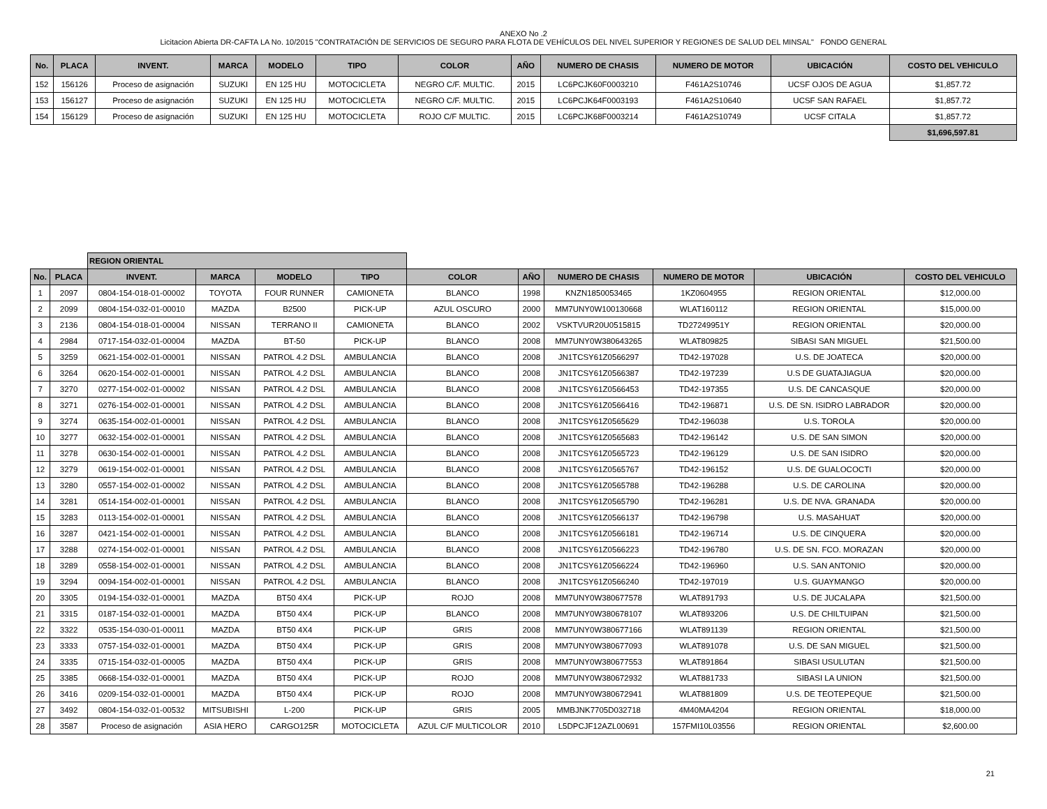ANEXO No .2
Licitacion Abierta DR-CAFTA LA No. 10/2015 "CONTRATACIÓN DE SERVICIOS DE SEGURO PARA FLOTA DE VEHÍCULOS DEL NIVEL SUPERIOR Y REGIONES DE SALUD DEL MINSAL" FONDO GENERAL
| No. | PLACA | INVENT. | MARCA | MODELO | TIPO | COLOR | AÑO | NUMERO DE CHASIS | NUMERO DE MOTOR | UBICACIÓN | COSTO DEL VEHICULO |
| --- | --- | --- | --- | --- | --- | --- | --- | --- | --- | --- | --- |
| 152 | 156126 | Proceso de asignación | SUZUKI | EN 125 HU | MOTOCICLETA | NEGRO C/F. MULTIC. | 2015 | LC6PCJK60F0003210 | F461A2S10746 | UCSF OJOS DE AGUA | $1,857.72 |
| 153 | 156127 | Proceso de asignación | SUZUKI | EN 125 HU | MOTOCICLETA | NEGRO C/F. MULTIC. | 2015 | LC6PCJK64F0003193 | F461A2S10640 | UCSF SAN RAFAEL | $1,857.72 |
| 154 | 156129 | Proceso de asignación | SUZUKI | EN 125 HU | MOTOCICLETA | ROJO C/F MULTIC. | 2015 | LC6PCJK68F0003214 | F461A2S10749 | UCSF CITALA | $1,857.72 |
| | | | | | | | | | | | $1,696,597.81 |
| | | REGION ORIENTAL | | | | | | | | | |
| No. | PLACA | INVENT. | MARCA | MODELO | TIPO | COLOR | AÑO | NUMERO DE CHASIS | NUMERO DE MOTOR | UBICACIÓN | COSTO DEL VEHICULO |
| 1 | 2097 | 0804-154-018-01-00002 | TOYOTA | FOUR RUNNER | CAMIONETA | BLANCO | 1998 | KNZN1850053465 | 1KZ0604955 | REGION ORIENTAL | $12,000.00 |
| 2 | 2099 | 0804-154-032-01-00010 | MAZDA | B2500 | PICK-UP | AZUL OSCURO | 2000 | MM7UNY0W100130668 | WLAT160112 | REGION ORIENTAL | $15,000.00 |
| 3 | 2136 | 0804-154-018-01-00004 | NISSAN | TERRANO II | CAMIONETA | BLANCO | 2002 | VSKTVUR20U0515815 | TD27249951Y | REGION ORIENTAL | $20,000.00 |
| 4 | 2984 | 0717-154-032-01-00004 | MAZDA | BT-50 | PICK-UP | BLANCO | 2008 | MM7UNY0W380643265 | WLAT809825 | SIBASI SAN MIGUEL | $21,500.00 |
| 5 | 3259 | 0621-154-002-01-00001 | NISSAN | PATROL 4.2 DSL | AMBULANCIA | BLANCO | 2008 | JN1TCSY61Z0566297 | TD42-197028 | U.S. DE JOATECA | $20,000.00 |
| 6 | 3264 | 0620-154-002-01-00001 | NISSAN | PATROL 4.2 DSL | AMBULANCIA | BLANCO | 2008 | JN1TCSY61Z0566387 | TD42-197239 | U.S DE GUATAJIAGUA | $20,000.00 |
| 7 | 3270 | 0277-154-002-01-00002 | NISSAN | PATROL 4.2 DSL | AMBULANCIA | BLANCO | 2008 | JN1TCSY61Z0566453 | TD42-197355 | U.S. DE CANCASQUE | $20,000.00 |
| 8 | 3271 | 0276-154-002-01-00001 | NISSAN | PATROL 4.2 DSL | AMBULANCIA | BLANCO | 2008 | JN1TCSY61Z0566416 | TD42-196871 | U.S. DE SN. ISIDRO LABRADOR | $20,000.00 |
| 9 | 3274 | 0635-154-002-01-00001 | NISSAN | PATROL 4.2 DSL | AMBULANCIA | BLANCO | 2008 | JN1TCSY61Z0565629 | TD42-196038 | U.S. TOROLA | $20,000.00 |
| 10 | 3277 | 0632-154-002-01-00001 | NISSAN | PATROL 4.2 DSL | AMBULANCIA | BLANCO | 2008 | JN1TCSY61Z0565683 | TD42-196142 | U.S. DE SAN SIMON | $20,000.00 |
| 11 | 3278 | 0630-154-002-01-00001 | NISSAN | PATROL 4.2 DSL | AMBULANCIA | BLANCO | 2008 | JN1TCSY61Z0565723 | TD42-196129 | U.S. DE SAN ISIDRO | $20,000.00 |
| 12 | 3279 | 0619-154-002-01-00001 | NISSAN | PATROL 4.2 DSL | AMBULANCIA | BLANCO | 2008 | JN1TCSY61Z0565767 | TD42-196152 | U.S. DE GUALOCOCTI | $20,000.00 |
| 13 | 3280 | 0557-154-002-01-00002 | NISSAN | PATROL 4.2 DSL | AMBULANCIA | BLANCO | 2008 | JN1TCSY61Z0565788 | TD42-196288 | U.S. DE CAROLINA | $20,000.00 |
| 14 | 3281 | 0514-154-002-01-00001 | NISSAN | PATROL 4.2 DSL | AMBULANCIA | BLANCO | 2008 | JN1TCSY61Z0565790 | TD42-196281 | U.S. DE NVA. GRANADA | $20,000.00 |
| 15 | 3283 | 0113-154-002-01-00001 | NISSAN | PATROL 4.2 DSL | AMBULANCIA | BLANCO | 2008 | JN1TCSY61Z0566137 | TD42-196798 | U.S. MASAHUAT | $20,000.00 |
| 16 | 3287 | 0421-154-002-01-00001 | NISSAN | PATROL 4.2 DSL | AMBULANCIA | BLANCO | 2008 | JN1TCSY61Z0566181 | TD42-196714 | U.S. DE CINQUERA | $20,000.00 |
| 17 | 3288 | 0274-154-002-01-00001 | NISSAN | PATROL 4.2 DSL | AMBULANCIA | BLANCO | 2008 | JN1TCSY61Z0566223 | TD42-196780 | U.S. DE SN. FCO. MORAZAN | $20,000.00 |
| 18 | 3289 | 0558-154-002-01-00001 | NISSAN | PATROL 4.2 DSL | AMBULANCIA | BLANCO | 2008 | JN1TCSY61Z0566224 | TD42-196960 | U.S. SAN ANTONIO | $20,000.00 |
| 19 | 3294 | 0094-154-002-01-00001 | NISSAN | PATROL 4.2 DSL | AMBULANCIA | BLANCO | 2008 | JN1TCSY61Z0566240 | TD42-197019 | U.S. GUAYMANGO | $20,000.00 |
| 20 | 3305 | 0194-154-032-01-00001 | MAZDA | BT50 4X4 | PICK-UP | ROJO | 2008 | MM7UNY0W380677578 | WLAT891793 | U.S. DE JUCALAPA | $21,500.00 |
| 21 | 3315 | 0187-154-032-01-00001 | MAZDA | BT50 4X4 | PICK-UP | BLANCO | 2008 | MM7UNY0W380678107 | WLAT893206 | U.S. DE CHILTUIPAN | $21,500.00 |
| 22 | 3322 | 0535-154-030-01-00011 | MAZDA | BT50 4X4 | PICK-UP | GRIS | 2008 | MM7UNY0W380677166 | WLAT891139 | REGION ORIENTAL | $21,500.00 |
| 23 | 3333 | 0757-154-032-01-00001 | MAZDA | BT50 4X4 | PICK-UP | GRIS | 2008 | MM7UNY0W380677093 | WLAT891078 | U.S. DE SAN MIGUEL | $21,500.00 |
| 24 | 3335 | 0715-154-032-01-00005 | MAZDA | BT50 4X4 | PICK-UP | GRIS | 2008 | MM7UNY0W380677553 | WLAT891864 | SIBASI USULUTAN | $21,500.00 |
| 25 | 3385 | 0668-154-032-01-00001 | MAZDA | BT50 4X4 | PICK-UP | ROJO | 2008 | MM7UNY0W380672932 | WLAT881733 | SIBASI LA UNION | $21,500.00 |
| 26 | 3416 | 0209-154-032-01-00001 | MAZDA | BT50 4X4 | PICK-UP | ROJO | 2008 | MM7UNY0W380672941 | WLAT881809 | U.S. DE TEOTEPEQUE | $21,500.00 |
| 27 | 3492 | 0804-154-032-01-00532 | MITSUBISHI | L-200 | PICK-UP | GRIS | 2005 | MMBJNK7705D032718 | 4M40MA4204 | REGION ORIENTAL | $18,000.00 |
| 28 | 3587 | Proceso de asignación | ASIA HERO | CARGO125R | MOTOCICLETA | AZUL C/F MULTICOLOR | 2010 | L5DPCJF12AZL00691 | 157FMI10L03556 | REGION ORIENTAL | $2,600.00 |
21